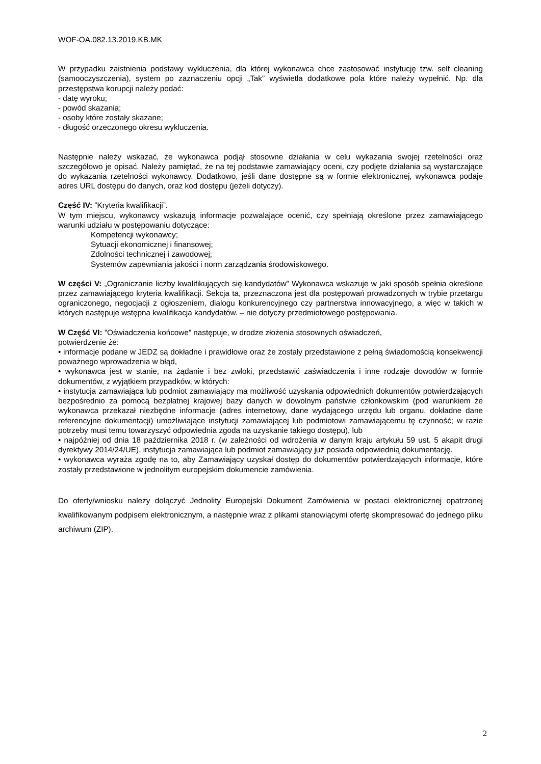WOF-OA.082.13.2019.KB.MK
W przypadku zaistnienia podstawy wykluczenia, dla której wykonawca chce zastosować instytucję tzw. self cleaning (samooczyszczenia), system po zaznaczeniu opcji „Tak” wyświetla dodatkowe pola które należy wypełnić. Np. dla przestępstwa korupcji należy podać:
- datę wyroku;
- powód skazania;
- osoby które zostały skazane;
- długość orzeczonego okresu wykluczenia.
Następnie należy wskazać, że wykonawca podjął stosowne działania w celu wykazania swojej rzetelności oraz szczegółowo je opisać. Należy pamiętać, że na tej podstawie zamawiający oceni, czy podjęte działania są wystarczające do wykazania rzetelności wykonawcy. Dodatkowo, jeśli dane dostępne są w formie elektronicznej, wykonawca podaje adres URL dostępu do danych, oraz kod dostępu (jeżeli dotyczy).
Część IV: ”Kryteria kwalifikacji”.
W tym miejscu, wykonawcy wskazują informacje pozwalające ocenić, czy spełniają określone przez zamawiającego warunki udziału w postępowaniu dotyczące:
Kompetencji wykonawcy;
Sytuacji ekonomicznej i finansowej;
Zdolności technicznej i zawodowej;
Systemów zapewniania jakości i norm zarządzania środowiskowego.
W części V: „Ograniczanie liczby kwalifikujących się kandydatów” Wykonawca wskazuje w jaki sposób spełnia określone przez zamawiającego kryteria kwalifikacji. Sekcja ta, przeznaczona jest dla postępowań prowadzonych w trybie przetargu ograniczonego, negocjacji z ogłoszeniem, dialogu konkurencyjnego czy partnerstwa innowacyjnego, a więc w takich w których następuje wstępna kwalifikacja kandydatów. – nie dotyczy przedmiotowego postępowania.
W Część VI: ”Oświadczenia końcowe” następuje, w drodze złożenia stosownych oświadczeń,
potwierdzenie że:
• informacje podane w JEDZ są dokładne i prawidłowe oraz że zostały przedstawione z pełną świadomością konsekwencji poważnego wprowadzenia w błąd,
• wykonawca jest w stanie, na żądanie i bez zwłoki, przedstawić zaświadczenia i inne rodzaje dowodów w formie dokumentów, z wyjątkiem przypadków, w których:
• instytucja zamawiająca lub podmiot zamawiający ma możliwość uzyskania odpowiednich dokumentów potwierdzających bezpośrednio za pomocą bezpłatnej krajowej bazy danych w dowolnym państwie członkowskim (pod warunkiem że wykonawca przekazał niezbędne informacje (adres internetowy, dane wydającego urzędu lub organu, dokładne dane referencyjne dokumentacji) umożliwiające instytucji zamawiającej lub podmiotowi zamawiającemu tę czynność; w razie potrzeby musi temu towarzyszyć odpowiednia zgoda na uzyskanie takiego dostępu), lub
• najpóźniej od dnia 18 października 2018 r. (w zależności od wdrożenia w danym kraju artykułu 59 ust. 5 akapit drugi dyrektywy 2014/24/UE), instytucja zamawiająca lub podmiot zamawiający już posiada odpowiednią dokumentację.
• wykonawca wyraża zgodę na to, aby Zamawiający uzyskał dostęp do dokumentów potwierdzających informacje, które zostały przedstawione w jednolitym europejskim dokumencie zamówienia.
Do oferty/wniosku należy dołączyć Jednolity Europejski Dokument Zamówienia w postaci elektronicznej opatrzonej kwalifikowanym podpisem elektronicznym, a następnie wraz z plikami stanowiącymi ofertę skompresować do jednego pliku archiwum (ZIP).
2